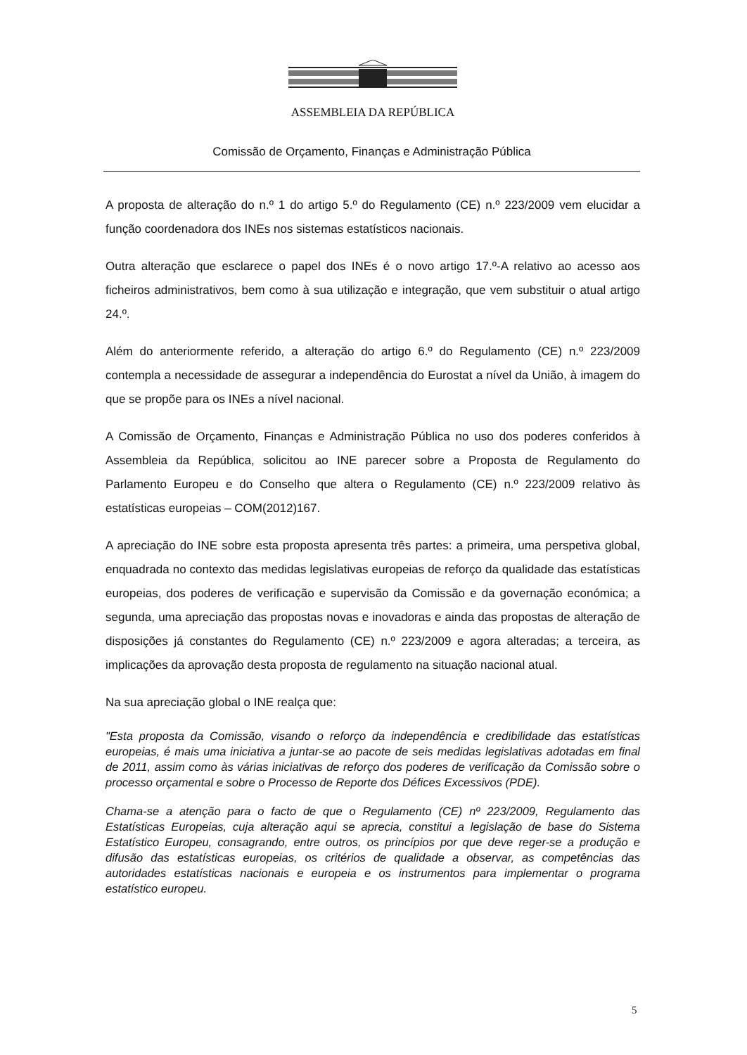ASSEMBLEIA DA REPÚBLICA
Comissão de Orçamento, Finanças e Administração Pública
A proposta de alteração do n.º 1 do artigo 5.º do Regulamento (CE) n.º 223/2009 vem elucidar a função coordenadora dos INEs nos sistemas estatísticos nacionais.
Outra alteração que esclarece o papel dos INEs é o novo artigo 17.º-A relativo ao acesso aos ficheiros administrativos, bem como à sua utilização e integração, que vem substituir o atual artigo 24.º.
Além do anteriormente referido, a alteração do artigo 6.º do Regulamento (CE) n.º 223/2009 contempla a necessidade de assegurar a independência do Eurostat a nível da União, à imagem do que se propõe para os INEs a nível nacional.
A Comissão de Orçamento, Finanças e Administração Pública no uso dos poderes conferidos à Assembleia da República, solicitou ao INE parecer sobre a Proposta de Regulamento do Parlamento Europeu e do Conselho que altera o Regulamento (CE) n.º 223/2009 relativo às estatísticas europeias – COM(2012)167.
A apreciação do INE sobre esta proposta apresenta três partes: a primeira, uma perspetiva global, enquadrada no contexto das medidas legislativas europeias de reforço da qualidade das estatísticas europeias, dos poderes de verificação e supervisão da Comissão e da governação económica; a segunda, uma apreciação das propostas novas e inovadoras e ainda das propostas de alteração de disposições já constantes do Regulamento (CE) n.º 223/2009 e agora alteradas; a terceira, as implicações da aprovação desta proposta de regulamento na situação nacional atual.
Na sua apreciação global o INE realça que:
"Esta proposta da Comissão, visando o reforço da independência e credibilidade das estatísticas europeias, é mais uma iniciativa a juntar-se ao pacote de seis medidas legislativas adotadas em final de 2011, assim como às várias iniciativas de reforço dos poderes de verificação da Comissão sobre o processo orçamental e sobre o Processo de Reporte dos Défices Excessivos (PDE).
Chama-se a atenção para o facto de que o Regulamento (CE) nº 223/2009, Regulamento das Estatísticas Europeias, cuja alteração aqui se aprecia, constitui a legislação de base do Sistema Estatístico Europeu, consagrando, entre outros, os princípios por que deve reger-se a produção e difusão das estatísticas europeias, os critérios de qualidade a observar, as competências das autoridades estatísticas nacionais e europeia e os instrumentos para implementar o programa estatístico europeu.
5